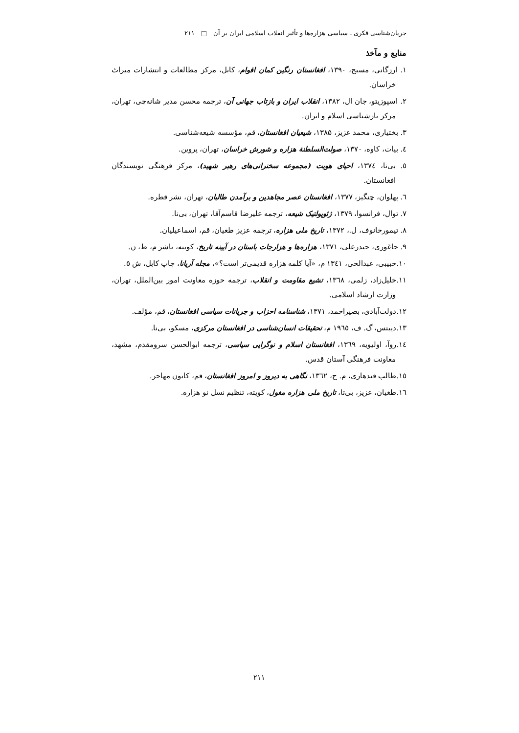جریان‌شناسی فکری ـ سیاسی هزاره‌ها و تأثیر انقلاب اسلامی ایران بر آن □ ۲۱۱
منابع و مآخذ
۱. ارزگانی، مسیح، ۱۳۹۰، افغانستان رنگین کمان اقوام، کابل، مرکز مطالعات و انتشارات میراث خراسان.
۲. اسپوزیتو، جان ال، ۱۳۸۲، انقلاب ایران و بازتاب جهانی آن، ترجمه محسن مدیر شانه‌چی، تهران، مرکز بازشناسی اسلام و ایران.
۳. بختیاری، محمد عزیز، ۱۳۸۵، شیعیان افغانستان، قم، مؤسسه شیعه‌شناسی.
٤. بیات، کاوه، ۱۳۷۰، صولت‌السلطنة هزاره و شورش خراسان، تهران، پروین.
٥. بی‌نا، ۱۳۷٤، احیای هویت (مجموعه سخنرانی‌های رهبر شهید)، مرکز فرهنگی نویسندگان افغانستان.
٦. پهلوان، چنگیز، ۱۳۷۷، افغانستان عصر مجاهدین و برآمدن طالبان، تهران، نشر قطره.
۷. توال، فرانسوا، ۱۳۷۹، ژئوپولتیک شیعه، ترجمه علیرضا قاسم‌آقا، تهران، بی‌نا.
۸. تیمورخانوف، ل.، ۱۳۷۲، تاریخ ملی هزاره، ترجمه عزیز طغیان، قم، اسماعیلیان.
۹. جاغوری، حیدرعلی، ۱۳۷۱، هزاره‌ها و هزارجات باستان در آیینه تاریخ، کویته، ناشر م، ط، ن.
۱۰.حبیبی، عبدالحی، ۱۳٤۱ م، «آیا کلمه هزاره قدیمی‌تر است؟»، مجله آریانا، چاپ کابل، ش ٥.
۱۱.خلیل‌زاد، زلمی، ۱۳٦۸، تشیع مقاومت و انقلاب، ترجمه حوزه معاونت امور بین‌الملل، تهران، وزارت ارشاد اسلامی.
۱۲.دولت‌آبادی، بصیراحمد، ۱۳۷۱، شناسنامه احزاب و جریانات سیاسی افغانستان، قم، مؤلف.
۱۳.دیبتس، گ. ف، ۱۹٦٥ م، تحقیقات انسان‌شناسی در افغانستان مرکزی، مسکو، بی‌نا.
۱٤.روآ، اولیویه، ۱۳٦۹، افغانستان اسلام و نوگرایی سیاسی، ترجمه ابوالحسن سرومقدم، مشهد، معاونت فرهنگی آستان قدس.
۱٥.طالب قندهاری، م. ح، ۱۳٦۲، نگاهی به دیروز و امروز افغانستان، قم، کانون مهاجر.
۱٦.طغیان، عزیز، بی‌تا، تاریخ ملی هزاره مغول، کویته، تنظیم نسل نو هزاره.
۲۱۱